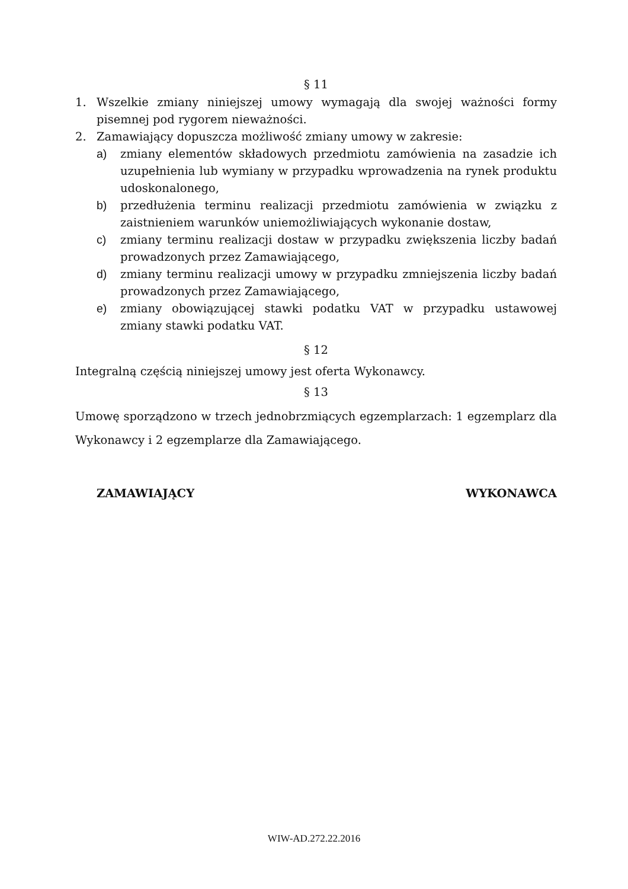§ 11
1. Wszelkie zmiany niniejszej umowy wymagają dla swojej ważności formy pisemnej pod rygorem nieważności.
2. Zamawiający dopuszcza możliwość zmiany umowy w zakresie:
a) zmiany elementów składowych przedmiotu zamówienia na zasadzie ich uzupełnienia lub wymiany w przypadku wprowadzenia na rynek produktu udoskonalonego,
b) przedłużenia terminu realizacji przedmiotu zamówienia w związku z zaistnieniem warunków uniemożliwiających wykonanie dostaw,
c) zmiany terminu realizacji dostaw w przypadku zwiększenia liczby badań prowadzonych przez Zamawiającego,
d) zmiany terminu realizacji umowy w przypadku zmniejszenia liczby badań prowadzonych przez Zamawiającego,
e) zmiany obowiązującej stawki podatku VAT w przypadku ustawowej zmiany stawki podatku VAT.
§ 12
Integralną częścią niniejszej umowy jest oferta Wykonawcy.
§ 13
Umowę sporządzono w trzech jednobrzmiących egzemplarzach: 1 egzemplarz dla Wykonawcy i 2 egzemplarze dla Zamawiającego.
ZAMAWIAJĄCY WYKONAWCA
WIW-AD.272.22.2016